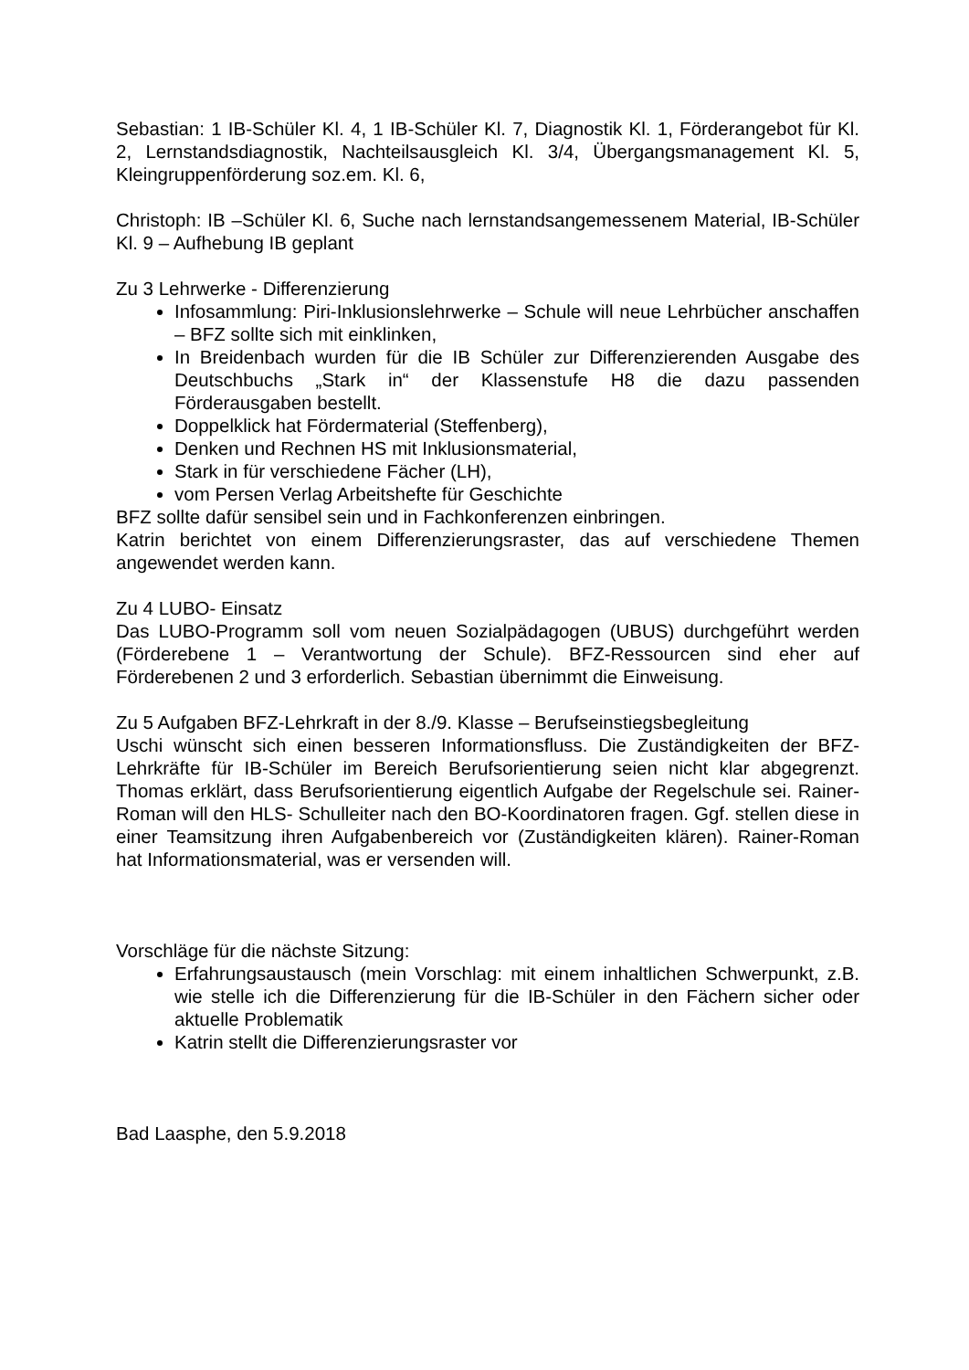Sebastian: 1 IB-Schüler Kl. 4, 1 IB-Schüler Kl. 7, Diagnostik Kl. 1, Förderangebot für Kl. 2, Lernstandsdiagnostik, Nachteilsausgleich Kl. 3/4, Übergangsmanagement Kl. 5, Kleingruppenförderung soz.em. Kl. 6,
Christoph: IB –Schüler Kl. 6, Suche nach lernstandsangemessenem Material, IB-Schüler Kl. 9 – Aufhebung IB geplant
Zu 3 Lehrwerke - Differenzierung
Infosammlung: Piri-Inklusionslehrwerke – Schule will neue Lehrbücher anschaffen – BFZ sollte sich mit einklinken,
In Breidenbach wurden für die IB Schüler zur Differenzierenden Ausgabe des Deutschbuchs „Stark in“ der Klassenstufe H8 die dazu passenden Förderausgaben bestellt.
Doppelklick hat Fördermaterial (Steffenberg),
Denken und Rechnen HS mit Inklusionsmaterial,
Stark in für verschiedene Fächer (LH),
vom Persen Verlag Arbeitshefte für Geschichte
BFZ sollte dafür sensibel sein und in Fachkonferenzen einbringen.
Katrin berichtet von einem Differenzierungsraster, das auf verschiedene Themen angewendet werden kann.
Zu 4 LUBO- Einsatz
Das LUBO-Programm soll vom neuen Sozialpädagogen (UBUS) durchgeführt werden (Förderebene 1 – Verantwortung der Schule). BFZ-Ressourcen sind eher auf Förderebenen 2 und 3 erforderlich. Sebastian übernimmt die Einweisung.
Zu 5 Aufgaben BFZ-Lehrkraft in der 8./9. Klasse – Berufseinstiegsbegleitung
Uschi wünscht sich einen besseren Informationsfluss. Die Zuständigkeiten der BFZ-Lehrkräfte für IB-Schüler im Bereich Berufsorientierung seien nicht klar abgegrenzt. Thomas erklärt, dass Berufsorientierung eigentlich Aufgabe der Regelschule sei. Rainer-Roman will den HLS- Schulleiter nach den BO-Koordinatoren fragen. Ggf. stellen diese in einer Teamsitzung ihren Aufgabenbereich vor (Zuständigkeiten klären). Rainer-Roman hat Informationsmaterial, was er versenden will.
Vorschläge für die nächste Sitzung:
Erfahrungsaustausch (mein Vorschlag: mit einem inhaltlichen Schwerpunkt, z.B. wie stelle ich die Differenzierung für die IB-Schüler in den Fächern sicher oder aktuelle Problematik
Katrin stellt die Differenzierungsraster vor
Bad Laasphe, den 5.9.2018